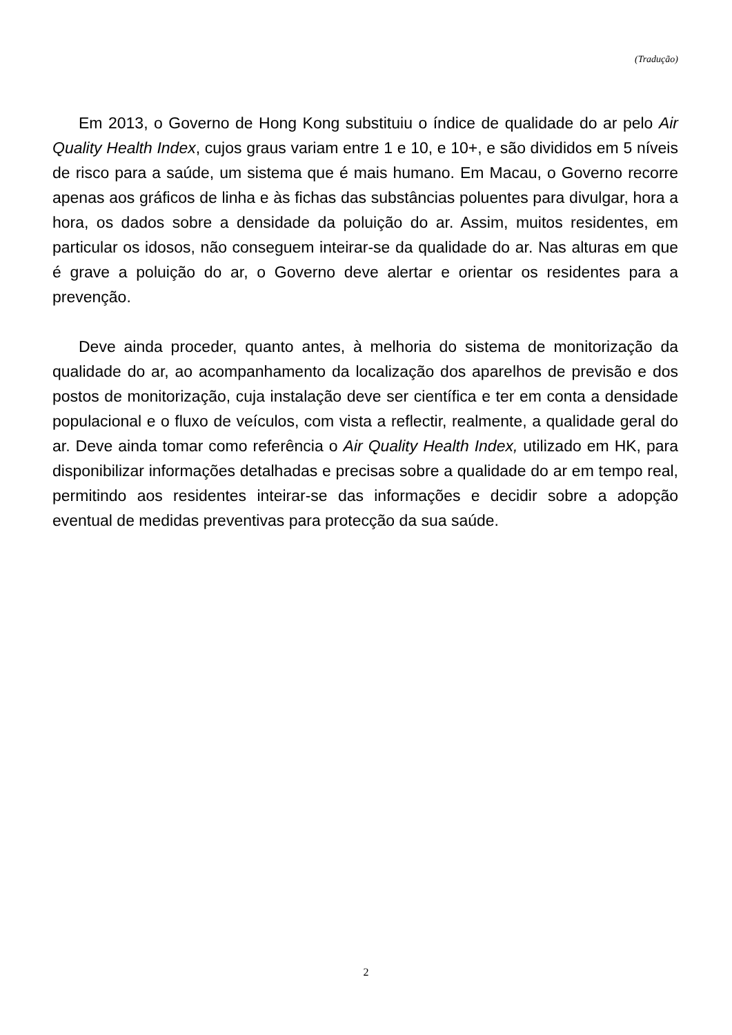(Tradução)
Em 2013, o Governo de Hong Kong substituiu o índice de qualidade do ar pelo Air Quality Health Index, cujos graus variam entre 1 e 10, e 10+, e são divididos em 5 níveis de risco para a saúde, um sistema que é mais humano. Em Macau, o Governo recorre apenas aos gráficos de linha e às fichas das substâncias poluentes para divulgar, hora a hora, os dados sobre a densidade da poluição do ar. Assim, muitos residentes, em particular os idosos, não conseguem inteirar-se da qualidade do ar. Nas alturas em que é grave a poluição do ar, o Governo deve alertar e orientar os residentes para a prevenção.
Deve ainda proceder, quanto antes, à melhoria do sistema de monitorização da qualidade do ar, ao acompanhamento da localização dos aparelhos de previsão e dos postos de monitorização, cuja instalação deve ser científica e ter em conta a densidade populacional e o fluxo de veículos, com vista a reflectir, realmente, a qualidade geral do ar. Deve ainda tomar como referência o Air Quality Health Index, utilizado em HK, para disponibilizar informações detalhadas e precisas sobre a qualidade do ar em tempo real, permitindo aos residentes inteirar-se das informações e decidir sobre a adopção eventual de medidas preventivas para protecção da sua saúde.
2